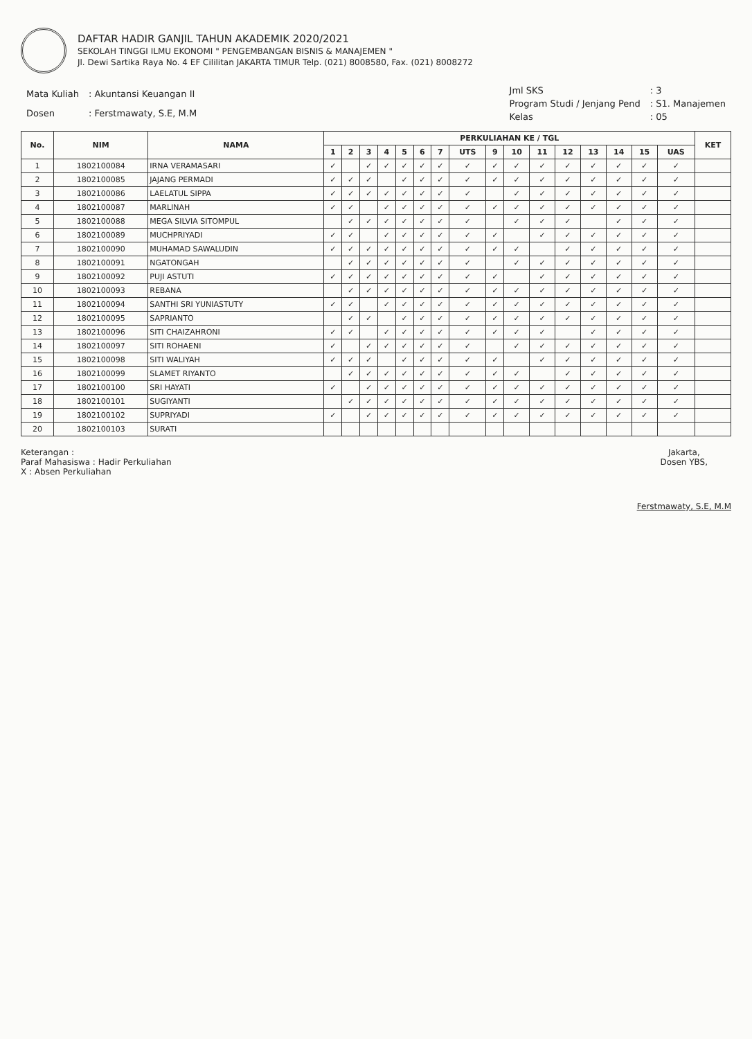DAFTAR HADIR GANJIL TAHUN AKADEMIK 2020/2021
SEKOLAH TINGGI ILMU EKONOMI " PENGEMBANGAN BISNIS & MANAJEMEN "
Jl. Dewi Sartika Raya No. 4 EF Cililitan JAKARTA TIMUR Telp. (021) 8008580, Fax. (021) 8008272
| Mata Kuliah | : Akuntansi Keuangan II |
| Dosen | : Ferstmawaty, S.E, M.M |
| Jml SKS | : 3 |
| Program Studi / Jenjang Pend | : S1. Manajemen |
| Kelas | : 05 |
| No. | NIM | NAMA | PERKULIAHAN KE / TGL | | | | | | | | | | | | | | | | KET |
| --- | --- | --- | --- | --- | --- | --- | --- | --- | --- | --- | --- | --- | --- | --- | --- | --- | --- | --- | --- |
| | | | 1 | 2 | 3 | 4 | 5 | 6 | 7 | UTS | 9 | 10 | 11 | 12 | 13 | 14 | 15 | UAS | |
| 1 | 1802100084 | IRNA VERAMASARI | ✓ | | ✓ | ✓ | ✓ | ✓ | ✓ | ✓ | ✓ | ✓ | ✓ | ✓ | ✓ | ✓ | ✓ | ✓ | |
| 2 | 1802100085 | JAJANG PERMADI | ✓ | ✓ | ✓ | | ✓ | ✓ | ✓ | ✓ | ✓ | ✓ | ✓ | ✓ | ✓ | ✓ | ✓ | ✓ | |
| 3 | 1802100086 | LAELATUL SIPPA | ✓ | ✓ | ✓ | ✓ | ✓ | ✓ | ✓ | ✓ | | ✓ | ✓ | ✓ | ✓ | ✓ | ✓ | ✓ | |
| 4 | 1802100087 | MARLINAH | ✓ | ✓ | | ✓ | ✓ | ✓ | ✓ | ✓ | ✓ | ✓ | ✓ | ✓ | ✓ | ✓ | ✓ | ✓ | |
| 5 | 1802100088 | MEGA SILVIA SITOMPUL | | ✓ | ✓ | ✓ | ✓ | ✓ | ✓ | ✓ | | ✓ | ✓ | ✓ | | ✓ | ✓ | ✓ | |
| 6 | 1802100089 | MUCHPRIYADI | ✓ | ✓ | | ✓ | ✓ | ✓ | ✓ | ✓ | ✓ | | ✓ | ✓ | ✓ | ✓ | ✓ | ✓ | |
| 7 | 1802100090 | MUHAMAD SAWALUDIN | ✓ | ✓ | ✓ | ✓ | ✓ | ✓ | ✓ | ✓ | ✓ | ✓ | | ✓ | ✓ | ✓ | ✓ | ✓ | |
| 8 | 1802100091 | NGATONGAH | | ✓ | ✓ | ✓ | ✓ | ✓ | ✓ | ✓ | | ✓ | ✓ | ✓ | ✓ | ✓ | ✓ | ✓ | |
| 9 | 1802100092 | PUJI ASTUTI | ✓ | ✓ | ✓ | ✓ | ✓ | ✓ | ✓ | ✓ | ✓ | | ✓ | ✓ | ✓ | ✓ | ✓ | ✓ | |
| 10 | 1802100093 | REBANA | | ✓ | ✓ | ✓ | ✓ | ✓ | ✓ | ✓ | ✓ | ✓ | ✓ | ✓ | ✓ | ✓ | ✓ | ✓ | |
| 11 | 1802100094 | SANTHI SRI YUNIASTUTY | ✓ | ✓ | | ✓ | ✓ | ✓ | ✓ | ✓ | ✓ | ✓ | ✓ | ✓ | ✓ | ✓ | ✓ | ✓ | |
| 12 | 1802100095 | SAPRIANTO | | ✓ | ✓ | | ✓ | ✓ | ✓ | ✓ | ✓ | ✓ | ✓ | ✓ | ✓ | ✓ | ✓ | ✓ | |
| 13 | 1802100096 | SITI CHAIZAHRONI | ✓ | ✓ | | ✓ | ✓ | ✓ | ✓ | ✓ | ✓ | ✓ | ✓ | | ✓ | ✓ | ✓ | ✓ | |
| 14 | 1802100097 | SITI ROHAENI | ✓ | | ✓ | ✓ | ✓ | ✓ | ✓ | ✓ | | ✓ | ✓ | ✓ | ✓ | ✓ | ✓ | ✓ | |
| 15 | 1802100098 | SITI WALIYAH | ✓ | ✓ | ✓ | | ✓ | ✓ | ✓ | ✓ | ✓ | | ✓ | ✓ | ✓ | ✓ | ✓ | ✓ | |
| 16 | 1802100099 | SLAMET RIYANTO | | ✓ | ✓ | ✓ | ✓ | ✓ | ✓ | ✓ | ✓ | ✓ | | ✓ | ✓ | ✓ | ✓ | ✓ | |
| 17 | 1802100100 | SRI HAYATI | ✓ | | ✓ | ✓ | ✓ | ✓ | ✓ | ✓ | ✓ | ✓ | ✓ | ✓ | ✓ | ✓ | ✓ | ✓ | |
| 18 | 1802100101 | SUGIYANTI | | ✓ | ✓ | ✓ | ✓ | ✓ | ✓ | ✓ | ✓ | ✓ | ✓ | ✓ | ✓ | ✓ | ✓ | ✓ | |
| 19 | 1802100102 | SUPRIYADI | ✓ | | ✓ | ✓ | ✓ | ✓ | ✓ | ✓ | ✓ | ✓ | ✓ | ✓ | ✓ | ✓ | ✓ | ✓ | |
| 20 | 1802100103 | SURATI | | | | | | | | | | | | | | | | | |
Keterangan :
Paraf Mahasiswa : Hadir Perkuliahan
X : Absen Perkuliahan
Jakarta,
Dosen YBS,
Ferstmawaty, S.E, M.M